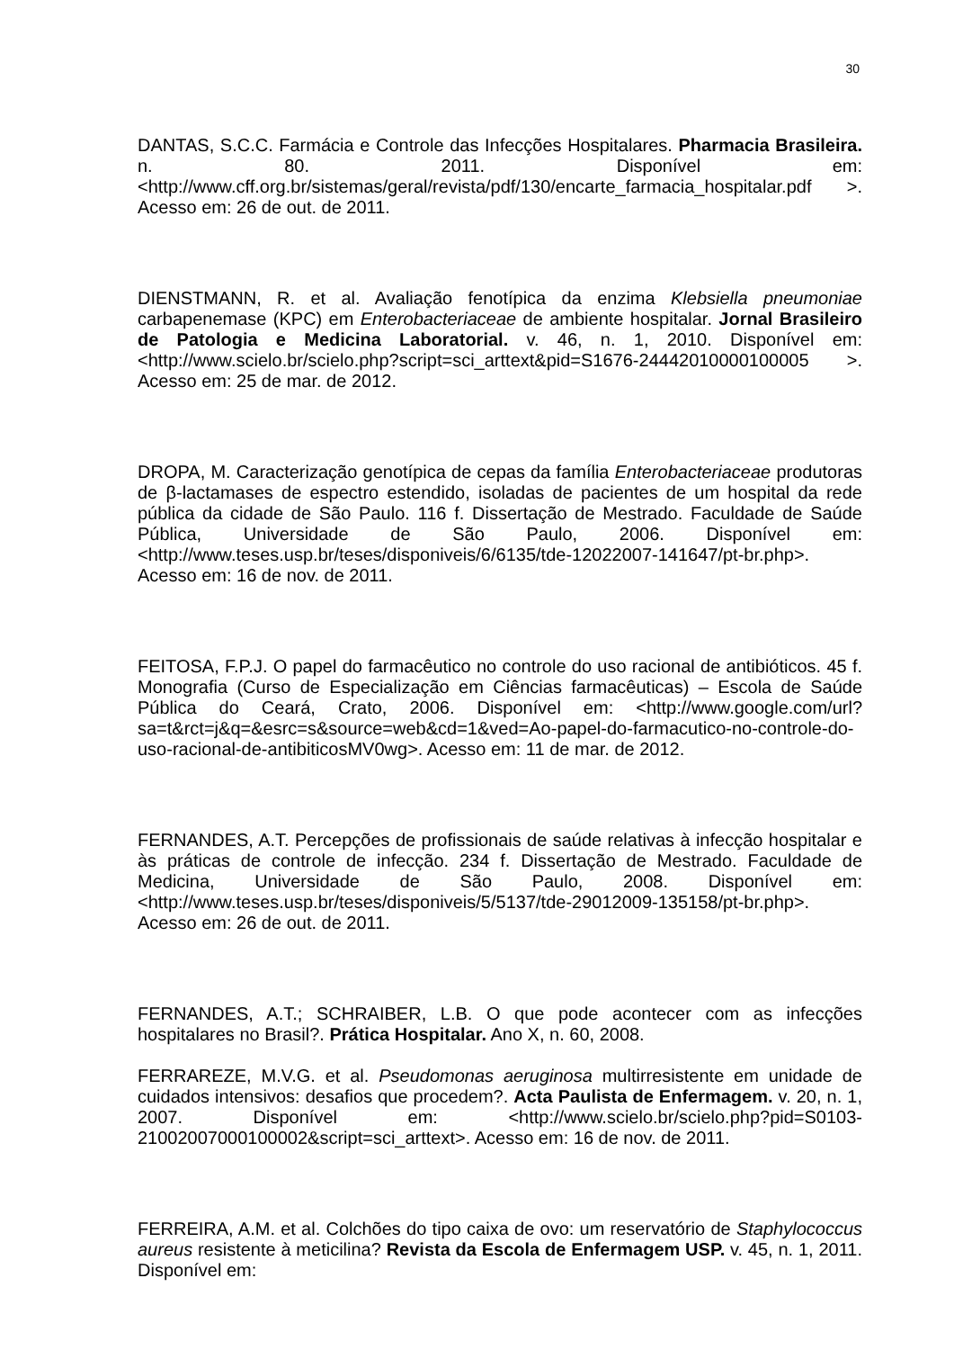30
DANTAS, S.C.C. Farmácia e Controle das Infecções Hospitalares. Pharmacia Brasileira. n. 80. 2011. Disponível em: <http://www.cff.org.br/sistemas/geral/revista/pdf/130/encarte_farmacia_hospitalar.pdf >. Acesso em: 26 de out. de 2011.
DIENSTMANN, R. et al. Avaliação fenotípica da enzima Klebsiella pneumoniae carbapenemase (KPC) em Enterobacteriaceae de ambiente hospitalar. Jornal Brasileiro de Patologia e Medicina Laboratorial. v. 46, n. 1, 2010. Disponível em: <http://www.scielo.br/scielo.php?script=sci_arttext&pid=S1676-24442010000100005 >. Acesso em: 25 de mar. de 2012.
DROPA, M. Caracterização genotípica de cepas da família Enterobacteriaceae produtoras de β-lactamases de espectro estendido, isoladas de pacientes de um hospital da rede pública da cidade de São Paulo. 116 f. Dissertação de Mestrado. Faculdade de Saúde Pública, Universidade de São Paulo, 2006. Disponível em: <http://www.teses.usp.br/teses/disponiveis/6/6135/tde-12022007-141647/pt-br.php>. Acesso em: 16 de nov. de 2011.
FEITOSA, F.P.J. O papel do farmacêutico no controle do uso racional de antibióticos. 45 f. Monografia (Curso de Especialização em Ciências farmacêuticas) – Escola de Saúde Pública do Ceará, Crato, 2006. Disponível em: <http://www.google.com/url?sa=t&rct=j&q=&esrc=s&source=web&cd=1&ved=Ao-papel-do-farmacutico-no-controle-do-uso-racional-de-antibiticosMV0wg>. Acesso em: 11 de mar. de 2012.
FERNANDES, A.T. Percepções de profissionais de saúde relativas à infecção hospitalar e às práticas de controle de infecção. 234 f. Dissertação de Mestrado. Faculdade de Medicina, Universidade de São Paulo, 2008. Disponível em: <http://www.teses.usp.br/teses/disponiveis/5/5137/tde-29012009-135158/pt-br.php>. Acesso em: 26 de out. de 2011.
FERNANDES, A.T.; SCHRAIBER, L.B. O que pode acontecer com as infecções hospitalares no Brasil?. Prática Hospitalar. Ano X, n. 60, 2008.
FERRAREZE, M.V.G. et al. Pseudomonas aeruginosa multirresistente em unidade de cuidados intensivos: desafios que procedem?. Acta Paulista de Enfermagem. v. 20, n. 1, 2007. Disponível em: <http://www.scielo.br/scielo.php?pid=S0103-21002007000100002&script=sci_arttext>. Acesso em: 16 de nov. de 2011.
FERREIRA, A.M. et al. Colchões do tipo caixa de ovo: um reservatório de Staphylococcus aureus resistente à meticilina? Revista da Escola de Enfermagem USP. v. 45, n. 1, 2011. Disponível em: